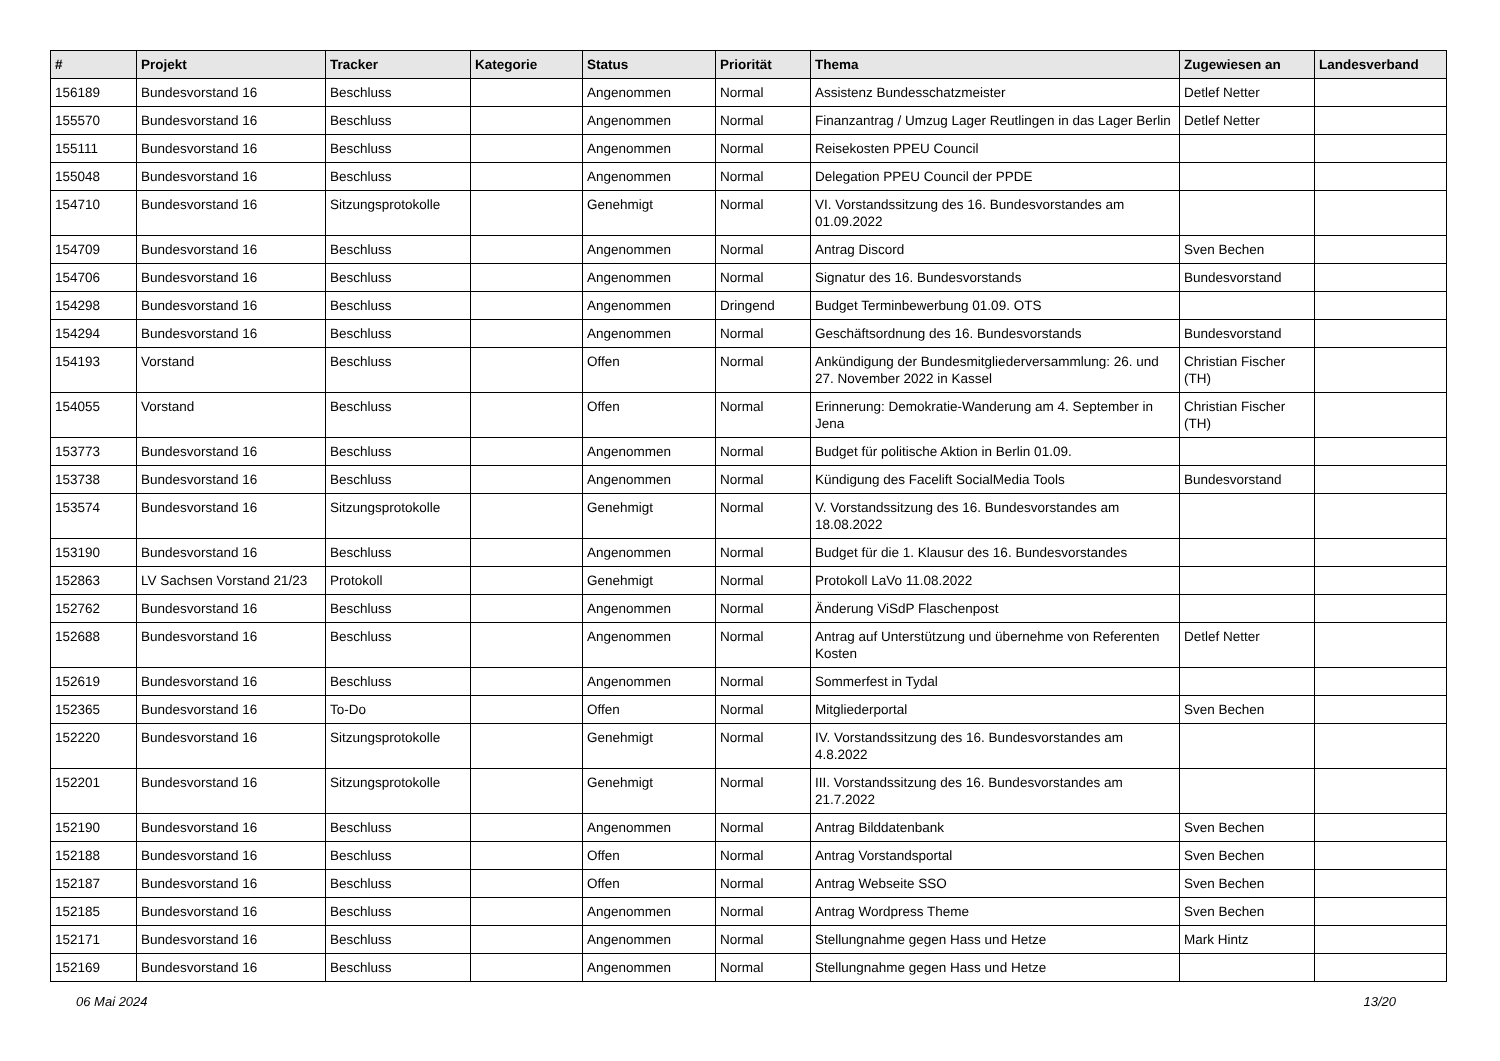| # | Projekt | Tracker | Kategorie | Status | Priorität | Thema | Zugewiesen an | Landesverband |
| --- | --- | --- | --- | --- | --- | --- | --- | --- |
| 156189 | Bundesvorstand 16 | Beschluss | | Angenommen | Normal | Assistenz Bundesschatzmeister | Detlef Netter | |
| 155570 | Bundesvorstand 16 | Beschluss | | Angenommen | Normal | Finanzantrag / Umzug Lager Reutlingen in das Lager Berlin | Detlef Netter | |
| 155111 | Bundesvorstand 16 | Beschluss | | Angenommen | Normal | Reisekosten PPEU Council | | |
| 155048 | Bundesvorstand 16 | Beschluss | | Angenommen | Normal | Delegation PPEU Council der PPDE | | |
| 154710 | Bundesvorstand 16 | Sitzungsprotokolle | | Genehmigt | Normal | VI. Vorstandssitzung des 16. Bundesvorstandes am 01.09.2022 | | |
| 154709 | Bundesvorstand 16 | Beschluss | | Angenommen | Normal | Antrag Discord | Sven Bechen | |
| 154706 | Bundesvorstand 16 | Beschluss | | Angenommen | Normal | Signatur des 16. Bundesvorstands | Bundesvorstand | |
| 154298 | Bundesvorstand 16 | Beschluss | | Angenommen | Dringend | Budget Terminbewerbung 01.09. OTS | | |
| 154294 | Bundesvorstand 16 | Beschluss | | Angenommen | Normal | Geschäftsordnung des 16. Bundesvorstands | Bundesvorstand | |
| 154193 | Vorstand | Beschluss | | Offen | Normal | Ankündigung der Bundesmitgliederversammlung: 26. und 27. November 2022 in Kassel | Christian Fischer (TH) | |
| 154055 | Vorstand | Beschluss | | Offen | Normal | Erinnerung: Demokratie-Wanderung am 4. September in Jena | Christian Fischer (TH) | |
| 153773 | Bundesvorstand 16 | Beschluss | | Angenommen | Normal | Budget für politische Aktion in Berlin 01.09. | | |
| 153738 | Bundesvorstand 16 | Beschluss | | Angenommen | Normal | Kündigung des Facelift SocialMedia Tools | Bundesvorstand | |
| 153574 | Bundesvorstand 16 | Sitzungsprotokolle | | Genehmigt | Normal | V. Vorstandssitzung des 16. Bundesvorstandes am 18.08.2022 | | |
| 153190 | Bundesvorstand 16 | Beschluss | | Angenommen | Normal | Budget für die 1. Klausur des 16. Bundesvorstandes | | |
| 152863 | LV Sachsen Vorstand 21/23 | Protokoll | | Genehmigt | Normal | Protokoll LaVo 11.08.2022 | | |
| 152762 | Bundesvorstand 16 | Beschluss | | Angenommen | Normal | Änderung ViSdP Flaschenpost | | |
| 152688 | Bundesvorstand 16 | Beschluss | | Angenommen | Normal | Antrag auf Unterstützung und übernehme von Referenten Kosten | Detlef Netter | |
| 152619 | Bundesvorstand 16 | Beschluss | | Angenommen | Normal | Sommerfest in Tydal | | |
| 152365 | Bundesvorstand 16 | To-Do | | Offen | Normal | Mitgliederportal | Sven Bechen | |
| 152220 | Bundesvorstand 16 | Sitzungsprotokolle | | Genehmigt | Normal | IV. Vorstandssitzung des 16. Bundesvorstandes am 4.8.2022 | | |
| 152201 | Bundesvorstand 16 | Sitzungsprotokolle | | Genehmigt | Normal | III. Vorstandssitzung des 16. Bundesvorstandes am 21.7.2022 | | |
| 152190 | Bundesvorstand 16 | Beschluss | | Angenommen | Normal | Antrag Bilddatenbank | Sven Bechen | |
| 152188 | Bundesvorstand 16 | Beschluss | | Offen | Normal | Antrag Vorstandsportal | Sven Bechen | |
| 152187 | Bundesvorstand 16 | Beschluss | | Offen | Normal | Antrag Webseite SSO | Sven Bechen | |
| 152185 | Bundesvorstand 16 | Beschluss | | Angenommen | Normal | Antrag Wordpress Theme | Sven Bechen | |
| 152171 | Bundesvorstand 16 | Beschluss | | Angenommen | Normal | Stellungnahme gegen Hass und Hetze | Mark Hintz | |
| 152169 | Bundesvorstand 16 | Beschluss | | Angenommen | Normal | Stellungnahme gegen Hass und Hetze | | |
06 Mai 2024 13/20